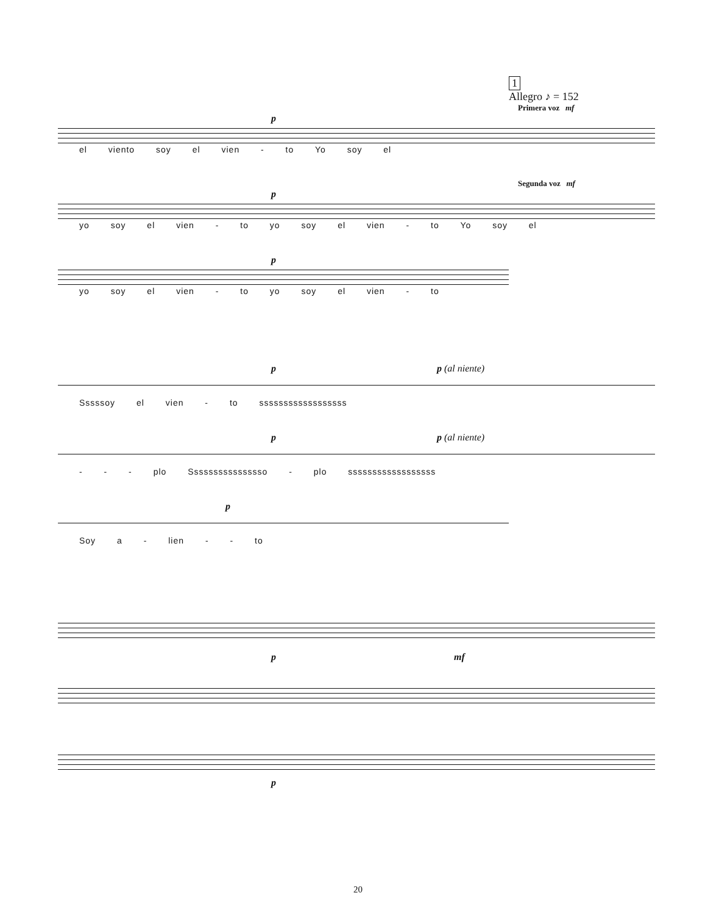1
Allegro ♪ = 152
Primera voz mf
p
el viento soy el vien - to Yo soy el
Segunda voz mf
p
yo soy el vien - to yo soy el vien - to Yo soy el
p
yo soy el vien - to yo soy el vien - to
p p (al niente)
Sssssoy el vien - to ssssssssssssssssss
p p (al niente)
- - - plo Ssssssssssssssso - plo ssssssssssssssssss
p
Soy a - lien - - to
p mf
p
20